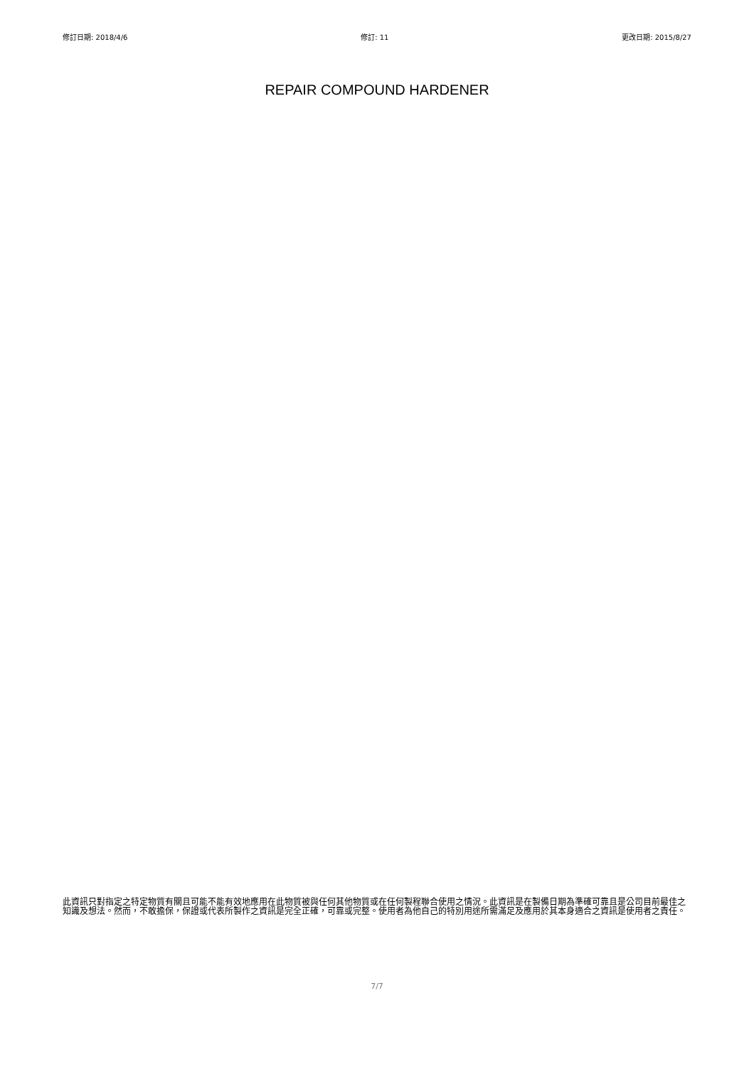修訂日期: 2018/4/6 修訂: 11 更改日期: 2015/8/27
REPAIR COMPOUND HARDENER
此資訊只對指定之特定物質有關且可能不能有效地應用在此物質被與任何其他物質或在任何製程聯合使用之情況。此資訊是在製備日期為準確可靠且是公司目前最佳之知識及想法。然而，不敢擔保，保證或代表所製作之資訊是完全正確，可靠或完整。使用者為他自己的特別用途所需滿足及應用於其本身適合之資訊是使用者之責任。
7/7